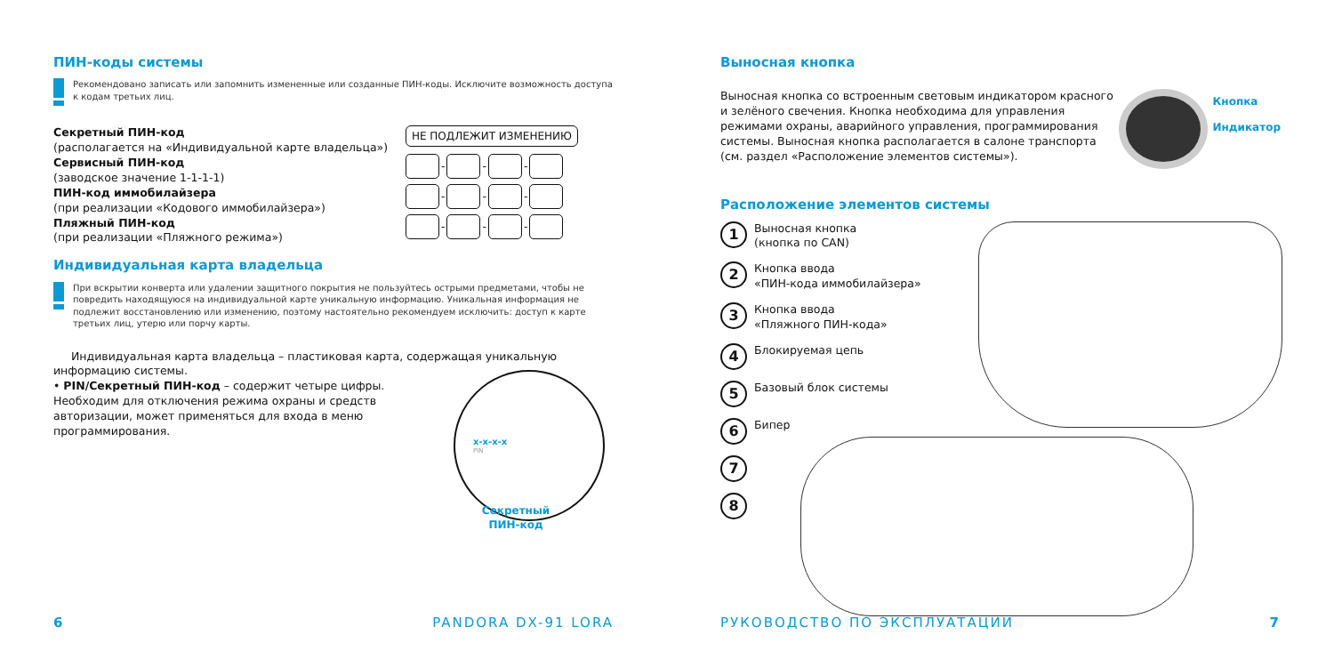ПИН-коды системы
Рекомендовано записать или запомнить измененные или созданные ПИН-коды. Исключите возможность доступа к кодам третьих лиц.
Секретный ПИН-код
(располагается на «Индивидуальной карте владельца»)
Сервисный ПИН-код
(заводское значение 1-1-1-1)
ПИН-код иммобилайзера
(при реализации «Кодового иммобилайзера»)
Пляжный ПИН-код
(при реализации «Пляжного режима»)
НЕ ПОДЛЕЖИТ ИЗМЕНЕНИЮ
- - -
- - -
- - -
Индивидуальная карта владельца
При вскрытии конверта или удалении защитного покрытия не пользуйтесь острыми предметами, чтобы не повредить находящуюся на индивидуальной карте уникальную информацию. Уникальная информация не подлежит восстановлению или изменению, поэтому настоятельно рекомендуем исключить: доступ к карте третьих лиц, утерю или порчу карты.
Индивидуальная карта владельца – пластиковая карта, содержащая уникальную информацию системы.
• PIN/Секретный ПИН-код – содержит четыре цифры. Необходим для отключения режима охраны и средств авторизации, может применяться для входа в меню программирования.
x-x-x-x
PIN
Секретный
ПИН-код
6 PANDORA DX-91 LORA
Выносная кнопка
Выносная кнопка со встроенным световым индикатором красного и зелёного свечения. Кнопка необходима для управления режимами охраны, аварийного управления, программирования системы. Выносная кнопка располагается в салоне транспорта (см. раздел «Расположение элементов системы»).
Кнопка
Индикатор
Расположение элементов системы
1
Выносная кнопка
(кнопка по CAN)
2
Кнопка ввода
«ПИН-кода иммобилайзера»
3
Кнопка ввода
«Пляжного ПИН-кода»
4
Блокируемая цепь
5
Базовый блок системы
6
Бипер
7
8
РУКОВОДСТВО ПО ЭКСПЛУАТАЦИИ 7